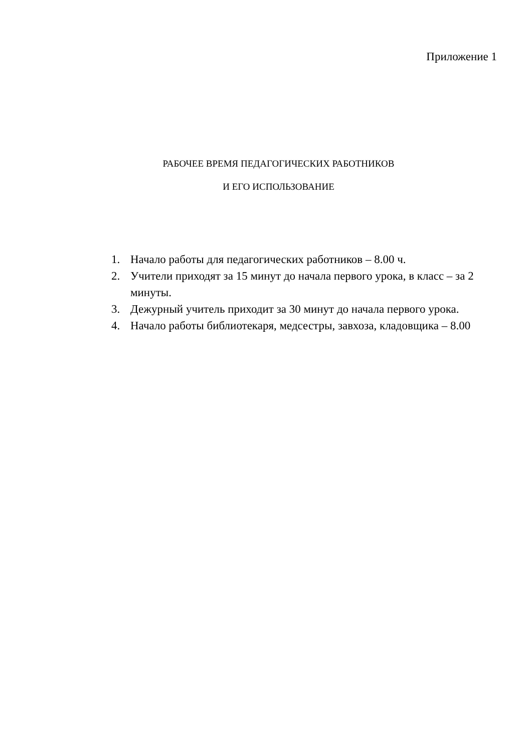Приложение 1
РАБОЧЕЕ ВРЕМЯ ПЕДАГОГИЧЕСКИХ РАБОТНИКОВ
И ЕГО ИСПОЛЬЗОВАНИЕ
1. Начало работы для педагогических работников – 8.00 ч.
2. Учители приходят за 15 минут до начала первого урока, в класс – за 2 минуты.
3. Дежурный учитель приходит за 30 минут до начала первого урока.
4. Начало работы библиотекаря, медсестры, завхоза, кладовщика – 8.00